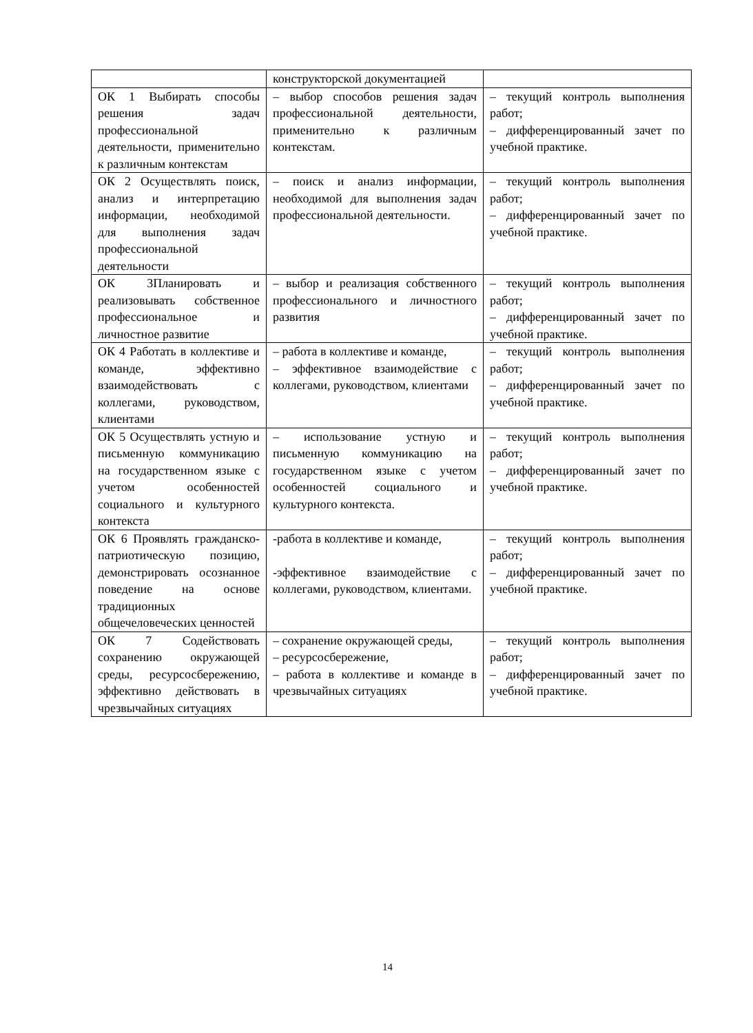| | конструкторской документацией | |
| ОК 1 Выбирать способы решения задач профессиональной деятельности, применительно к различным контекстам | – выбор способов решения задач профессиональной деятельности, применительно к различным контекстам. | – текущий контроль выполнения работ; – дифференцированный зачет по учебной практике. |
| ОК 2 Осуществлять поиск, анализ и интерпретацию информации, необходимой для выполнения задач профессиональной деятельности | – поиск и анализ информации, необходимой для выполнения задач профессиональной деятельности. | – текущий контроль выполнения работ; – дифференцированный зачет по учебной практике. |
| ОК 3Планировать и реализовывать собственное профессиональное и личностное развитие | – выбор и реализация собственного профессионального и личностного развития | – текущий контроль выполнения работ; – дифференцированный зачет по учебной практике. |
| ОК 4 Работать в коллективе и команде, эффективно взаимодействовать с коллегами, руководством, клиентами | – работа в коллективе и команде, – эффективное взаимодействие с коллегами, руководством, клиентами | – текущий контроль выполнения работ; – дифференцированный зачет по учебной практике. |
| ОК 5 Осуществлять устную и письменную коммуникацию на государственном языке с учетом особенностей социального и культурного контекста | – использование устную и письменную коммуникацию на государственном языке с учетом особенностей социального и культурного контекста. | – текущий контроль выполнения работ; – дифференцированный зачет по учебной практике. |
| ОК 6 Проявлять гражданско-патриотическую позицию, демонстрировать осознанное поведение на основе традиционных общечеловеческих ценностей | -работа в коллективе и команде, -эффективное взаимодействие с коллегами, руководством, клиентами. | – текущий контроль выполнения работ; – дифференцированный зачет по учебной практике. |
| ОК 7 Содействовать сохранению окружающей среды, ресурсосбережению, эффективно действовать в чрезвычайных ситуациях | – сохранение окружающей среды, – ресурсосбережение, – работа в коллективе и команде в чрезвычайных ситуациях | – текущий контроль выполнения работ; – дифференцированный зачет по учебной практике. |
14